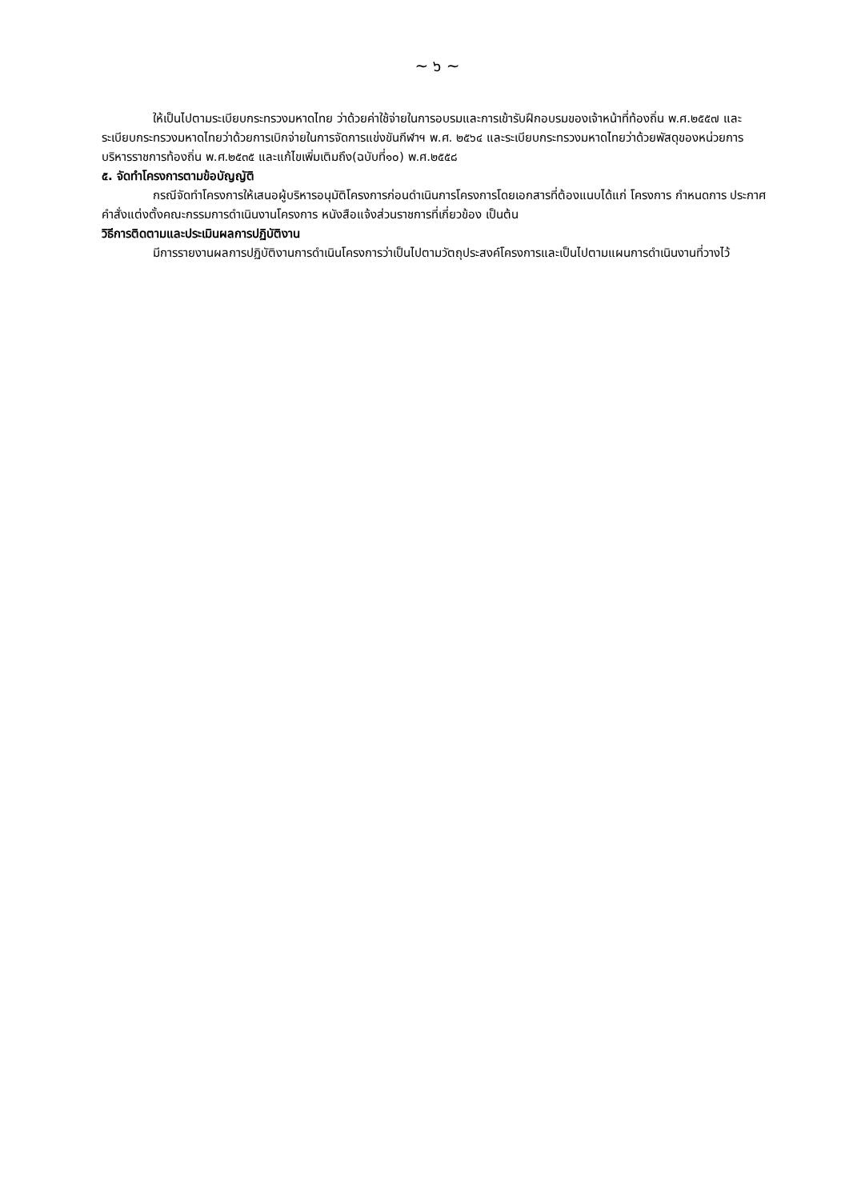~ ๖ ~
ให้เป็นไปตามระเบียบกระทรวงมหาดไทย ว่าด้วยค่าใช้จ่ายในการอบรมและการเข้ารับฝึกอบรมของเจ้าหน้าที่ท้องถิ่น พ.ศ.๒๕๕๗ และระเบียบกระทรวงมหาดไทยว่าด้วยการเบิกจ่ายในการจัดการแข่งขันกีฬาฯ พ.ศ. ๒๕๖๔ และระเบียบกระทรวงมหาดไทยว่าด้วยพัสดุของหน่วยการบริหารราชการท้องถิ่น พ.ศ.๒๕๓๕ และแก้ไขเพิ่มเติมถึง(ฉบับที่๑๐) พ.ศ.๒๕๕๘
๕. จัดทำโครงการตามข้อบัญญัติ
กรณีจัดทำโครงการให้เสนอผู้บริหารอนุมัติโครงการก่อนดำเนินการโครงการโดยเอกสารที่ต้องแนบได้แก่ โครงการ กำหนดการ ประกาศ คำสั่งแต่งตั้งคณะกรรมการดำเนินงานโครงการ หนังสือแจ้งส่วนราชการที่เกี่ยวข้อง เป็นต้น
วิธีการติดตามและประเมินผลการปฏิบัติงาน
มีการรายงานผลการปฏิบัติงานการดำเนินโครงการว่าเป็นไปตามวัตถุประสงค์โครงการและเป็นไปตามแผนการดำเนินงานที่วางไว้